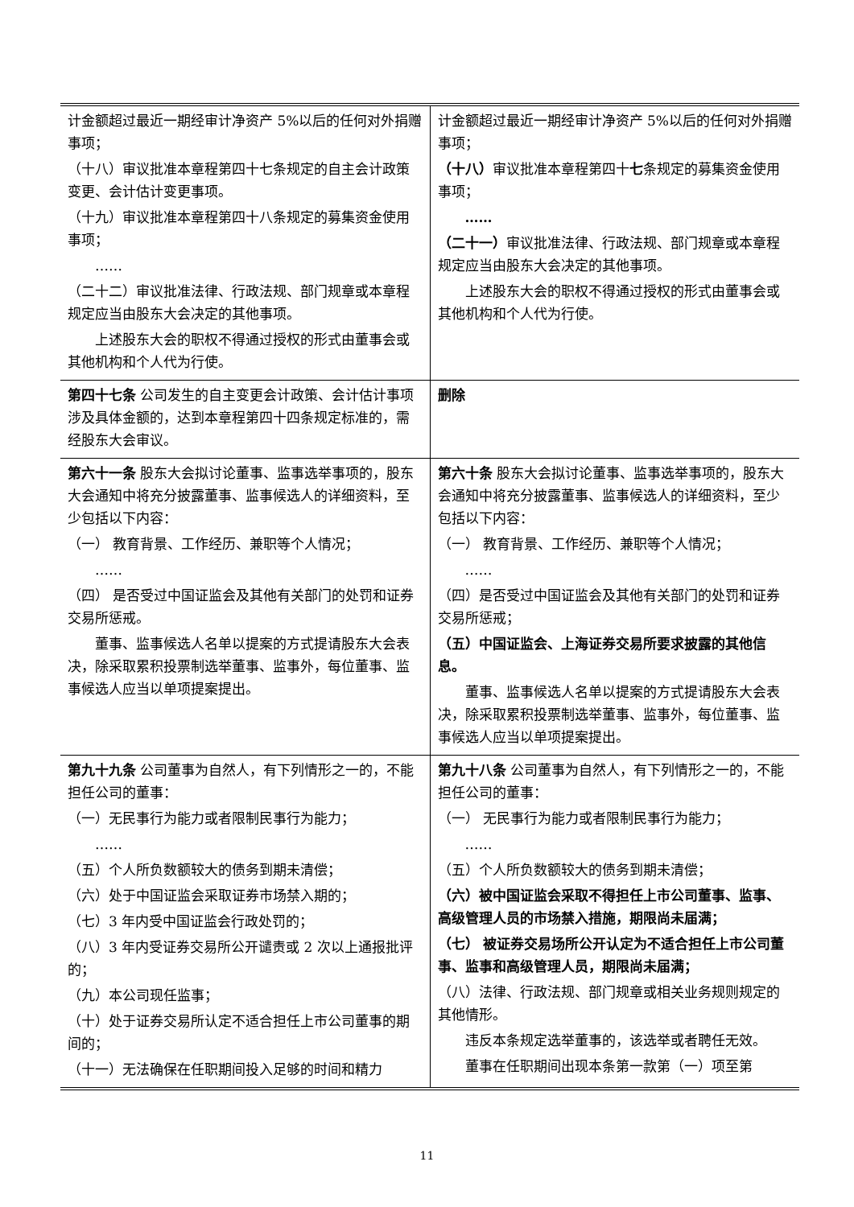| 计金额超过最近一期经审计净资产 5%以后的任何对外捐赠事项； （十八）审议批准本章程第四十七条规定的自主会计政策变更、会计估计变更事项。 （十九）审议批准本章程第四十八条规定的募集资金使用事项； …… （二十二）审议批准法律、行政法规、部门规章或本章程规定应当由股东大会决定的其他事项。 上述股东大会的职权不得通过授权的形式由董事会或其他机构和个人代为行使。 | 计金额超过最近一期经审计净资产 5%以后的任何对外捐赠事项； （十八） 审议批准本章程第四十 七 条规定的募集资金使用事项； …… （二十一） 审议批准法律、行政法规、部门规章或本章程规定应当由股东大会决定的其他事项。 上述股东大会的职权不得通过授权的形式由董事会或其他机构和个人代为行使。 |
| 第四十七条 公司发生的自主变更会计政策、会计估计事项涉及具体金额的，达到本章程第四十四条规定标准的，需经股东大会审议。 | 删除 |
| 第六十一条 股东大会拟讨论董事、监事选举事项的，股东大会通知中将充分披露董事、监事候选人的详细资料，至少包括以下内容： （一） 教育背景、工作经历、兼职等个人情况； …… （四） 是否受过中国证监会及其他有关部门的处罚和证券交易所惩戒。 董事、监事候选人名单以提案的方式提请股东大会表决，除采取累积投票制选举董事、监事外，每位董事、监事候选人应当以单项提案提出。 | 第六十条 股东大会拟讨论董事、监事选举事项的，股东大会通知中将充分披露董事、监事候选人的详细资料，至少包括以下内容： （一） 教育背景、工作经历、兼职等个人情况； …… （四）是否受过中国证监会及其他有关部门的处罚和证券交易所惩戒； （五）中国证监会、上海证券交易所要求披露的其他信息。 董事、监事候选人名单以提案的方式提请股东大会表决，除采取累积投票制选举董事、监事外，每位董事、监事候选人应当以单项提案提出。 |
| 第九十九条 公司董事为自然人，有下列情形之一的，不能担任公司的董事： （一）无民事行为能力或者限制民事行为能力； …… （五）个人所负数额较大的债务到期未清偿； （六）处于中国证监会采取证券市场禁入期的； （七）3 年内受中国证监会行政处罚的； （八）3 年内受证券交易所公开谴责或 2 次以上通报批评的； （九）本公司现任监事； （十）处于证券交易所认定不适合担任上市公司董事的期间的； （十一）无法确保在任职期间投入足够的时间和精力 | 第九十八条 公司董事为自然人，有下列情形之一的，不能担任公司的董事： （一） 无民事行为能力或者限制民事行为能力； …… （五）个人所负数额较大的债务到期未清偿； （六）被中国证监会采取不得担任上市公司董事、监事、高级管理人员的市场禁入措施，期限尚未届满； （七） 被证券交易场所公开认定为不适合担任上市公司董事、监事和高级管理人员，期限尚未届满； （八）法律、行政法规、部门规章或相关业务规则规定的其他情形。 违反本条规定选举董事的，该选举或者聘任无效。 董事在任职期间出现本条第一款第（一）项至第 |
11